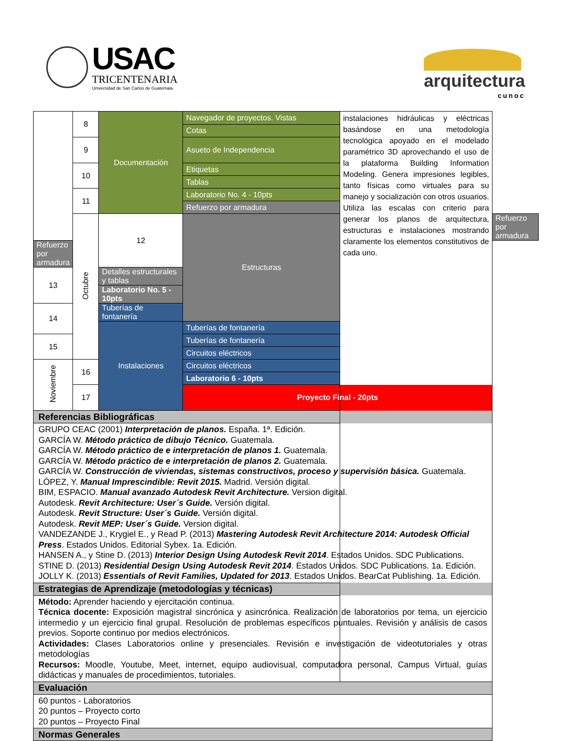USAC
TRICENTENARIA
Universidad de San Carlos de Guatemala
arquitectura
cunoc
| | 8 | Documentación | Navegador de proyectos. Vistas | instalaciones hidráulicas y eléctricas basándose en una metodología tecnológica apoyado en el modelado paramétrico 3D aprovechando el uso de la plataforma Building Information Modeling. Genera impresiones legibles, tanto físicas como virtuales para su manejo y socialización con otros usuarios. Utiliza las escalas con criterio para generar los planos de arquitectura, estructuras e instalaciones mostrando claramente los elementos constitutivos de cada uno. | |
| | | | Cotas | | |
| | 9 | | Asueto de Independencia | | |
| | 10 | | Etiquetas | | |
| | | | Tablas | | |
| | 11 | | Laboratorio No. 4 - 10pts | | |
| | | | Refuerzo por armadura | | |
| | Octubre | 12 | Estructuras | | Refuerzo por armadura |
| Refuerzo por armadura | | | | | |
| 13 | | Detalles estructurales y tablas | | | |
| | | Laboratorio No. 5 - 10pts | | | |
| 14 | | Tuberías de fontanería | | | |
| | | Instalaciones | Tuberías de fontanería | | |
| 15 | | | Tuberías de fontanería | | |
| | | | Circuitos eléctricos | | |
| Noviembre | 16 | | Circuitos eléctricos | | |
| | | | Laboratorio 6 - 10pts | | |
| | 17 | | Proyecto Final - 20pts | | |
| Referencias Bibliográficas | | | | | |
| GRUPO CEAC (2001) Interpretación de planos. España. 1ª. Edición. GARCÍA W. Método práctico de dibujo Técnico. Guatemala. GARCÍA W. Método práctico de e interpretación de planos 1. Guatemala. GARCÍA W. Método práctico de e interpretación de planos 2. Guatemala. GARCÍA W. Construcción de viviendas, sistemas constructivos, proceso y supervisión básica. Guatemala. LÓPEZ, Y. Manual Imprescindible: Revit 2015. Madrid. Versión digital. BIM, ESPACIO. Manual avanzado Autodesk Revit Architecture. Version digital. Autodesk. Revit Architecture: User´s Guide. Versión digital. Autodesk. Revit Structure: User´s Guide. Versión digital. Autodesk. Revit MEP: User´s Guide. Version digital. VANDEZANDE J., Krygiel E., y Read P. (2013) Mastering Autodesk Revit Architecture 2014: Autodesk Official Press . Estados Unidos. Editorial Sybex. 1a. Edición. HANSEN A., y Stine D. (2013) Interior Design Using Autodesk Revit 2014 . Estados Unidos. SDC Publications. STINE D. (2013) Residential Design Using Autodesk Revit 2014 . Estados Unidos. SDC Publications. 1a. Edición. JOLLY K. (2013) Essentials of Revit Families, Updated for 2013 . Estados Unidos. BearCat Publishing. 1a. Edición. | | | | | |
| Estrategias de Aprendizaje (metodologías y técnicas) | | | | | |
| Método: Aprender haciendo y ejercitación continua. Técnica docente: Exposición magistral sincrónica y asincrónica. Realización de laboratorios por tema, un ejercicio intermedio y un ejercicio final grupal. Resolución de problemas específicos puntuales. Revisión y análisis de casos previos. Soporte continuo por medios electrónicos. Actividades: Clases Laboratorios online y presenciales. Revisión e investigación de videotutoriales y otras metodologías Recursos: Moodle, Youtube, Meet, internet, equipo audiovisual, computadora personal, Campus Virtual, guías didácticas y manuales de procedimientos, tutoriales. | | | | | |
| Evaluación | | | | | |
| 60 puntos - Laboratorios 20 puntos – Proyecto corto 20 puntos – Proyecto Final | | | | | |
| Normas Generales | | | | | |